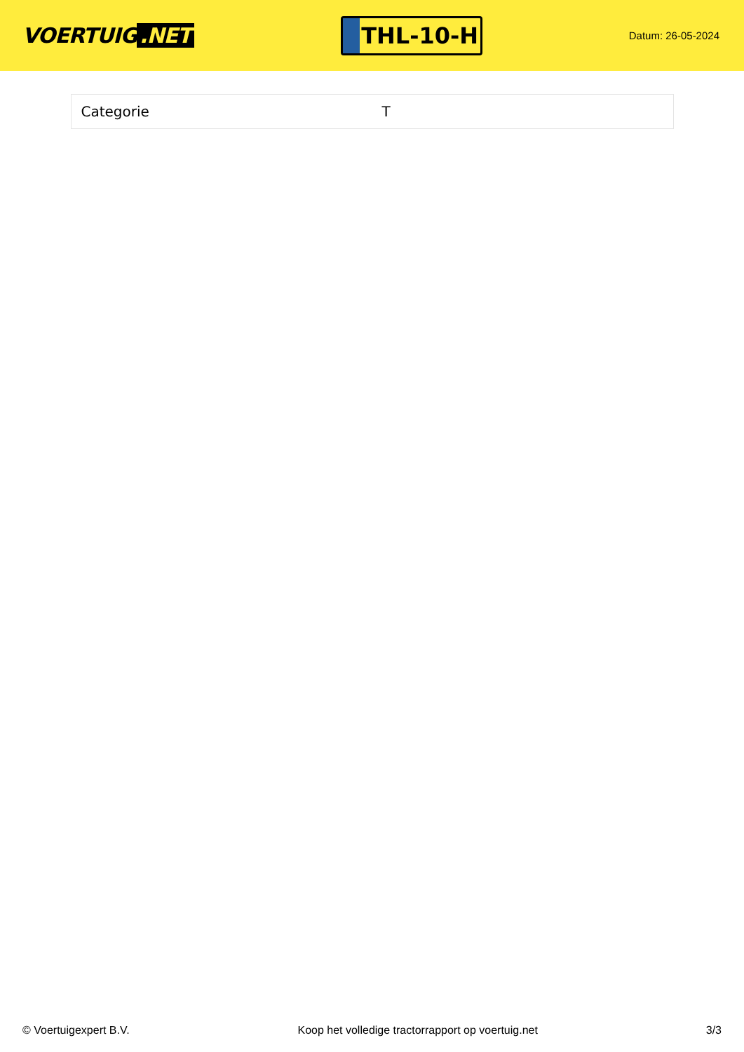VOERTUIG.NET
THL-10-H
Datum: 26-05-2024
| Categorie | T |
© Voertuigexpert B.V. Koop het volledige tractorrapport op voertuig.net 3/3